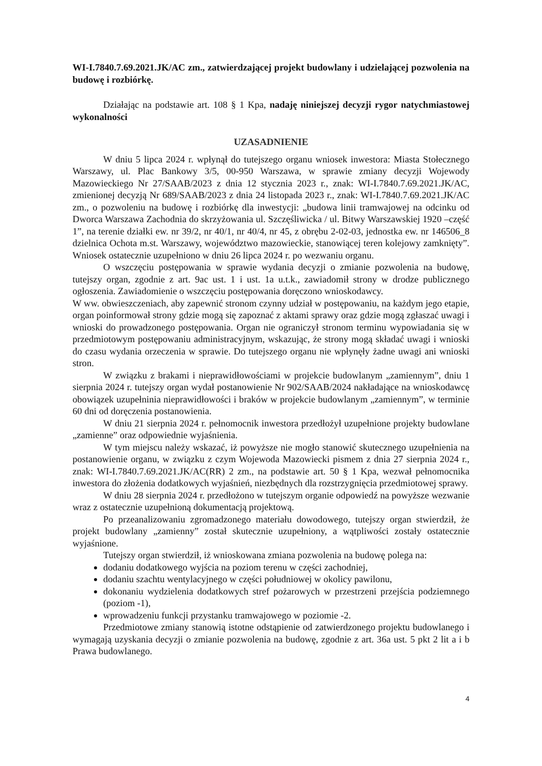WI-I.7840.7.69.2021.JK/AC zm., zatwierdzającej projekt budowlany i udzielającej pozwolenia na budowę i rozbiórkę.
Działając na podstawie art. 108 § 1 Kpa, nadaję niniejszej decyzji rygor natychmiastowej wykonalności
UZASADNIENIE
W dniu 5 lipca 2024 r. wpłynął do tutejszego organu wniosek inwestora: Miasta Stołecznego Warszawy, ul. Plac Bankowy 3/5, 00-950 Warszawa, w sprawie zmiany decyzji Wojewody Mazowieckiego Nr 27/SAAB/2023 z dnia 12 stycznia 2023 r., znak: WI-I.7840.7.69.2021.JK/AC, zmienionej decyzją Nr 689/SAAB/2023 z dnia 24 listopada 2023 r., znak: WI-I.7840.7.69.2021.JK/AC zm., o pozwoleniu na budowę i rozbiórkę dla inwestycji: „budowa linii tramwajowej na odcinku od Dworca Warszawa Zachodnia do skrzyżowania ul. Szczęśliwicka / ul. Bitwy Warszawskiej 1920 –część 1”, na terenie działki ew. nr 39/2, nr 40/1, nr 40/4, nr 45, z obrębu 2-02-03, jednostka ew. nr 146506_8 dzielnica Ochota m.st. Warszawy, województwo mazowieckie, stanowiącej teren kolejowy zamknięty”. Wniosek ostatecznie uzupełniono w dniu 26 lipca 2024 r. po wezwaniu organu.
O wszczęciu postępowania w sprawie wydania decyzji o zmianie pozwolenia na budowę, tutejszy organ, zgodnie z art. 9ac ust. 1 i ust. 1a u.t.k., zawiadomił strony w drodze publicznego ogłoszenia. Zawiadomienie o wszczęciu postępowania doręczono wnioskodawcy.
W ww. obwieszczeniach, aby zapewnić stronom czynny udział w postępowaniu, na każdym jego etapie, organ poinformował strony gdzie mogą się zapoznać z aktami sprawy oraz gdzie mogą zgłaszać uwagi i wnioski do prowadzonego postępowania. Organ nie ograniczył stronom terminu wypowiadania się w przedmiotowym postępowaniu administracyjnym, wskazując, że strony mogą składać uwagi i wnioski do czasu wydania orzeczenia w sprawie. Do tutejszego organu nie wpłynęły żadne uwagi ani wnioski stron.
W związku z brakami i nieprawidłowościami w projekcie budowlanym „zamiennym”, dniu 1 sierpnia 2024 r. tutejszy organ wydał postanowienie Nr 902/SAAB/2024 nakładające na wnioskodawcę obowiązek uzupełninia nieprawidłowości i braków w projekcie budowlanym „zamiennym”, w terminie 60 dni od doręczenia postanowienia.
W dniu 21 sierpnia 2024 r. pełnomocnik inwestora przedłożył uzupełnione projekty budowlane „zamienne” oraz odpowiednie wyjaśnienia.
W tym miejscu należy wskazać, iż powyższe nie mogło stanowić skutecznego uzupełnienia na postanowienie organu, w związku z czym Wojewoda Mazowiecki pismem z dnia 27 sierpnia 2024 r., znak: WI-I.7840.7.69.2021.JK/AC(RR) 2 zm., na podstawie art. 50 § 1 Kpa, wezwał pełnomocnika inwestora do złożenia dodatkowych wyjaśnień, niezbędnych dla rozstrzygnięcia przedmiotowej sprawy.
W dniu 28 sierpnia 2024 r. przedłożono w tutejszym organie odpowiedź na powyższe wezwanie wraz z ostatecznie uzupełnioną dokumentacją projektową.
Po przeanalizowaniu zgromadzonego materiału dowodowego, tutejszy organ stwierdził, że projekt budowlany „zamienny” został skutecznie uzupełniony, a wątpliwości zostały ostatecznie wyjaśnione.
Tutejszy organ stwierdził, iż wnioskowana zmiana pozwolenia na budowę polega na:
dodaniu dodatkowego wyjścia na poziom terenu w części zachodniej,
dodaniu szachtu wentylacyjnego w części południowej w okolicy pawilonu,
dokonaniu wydzielenia dodatkowych stref pożarowych w przestrzeni przejścia podziemnego (poziom -1),
wprowadzeniu funkcji przystanku tramwajowego w poziomie -2.
Przedmiotowe zmiany stanowią istotne odstąpienie od zatwierdzonego projektu budowlanego i wymagają uzyskania decyzji o zmianie pozwolenia na budowę, zgodnie z art. 36a ust. 5 pkt 2 lit a i b Prawa budowlanego.
4